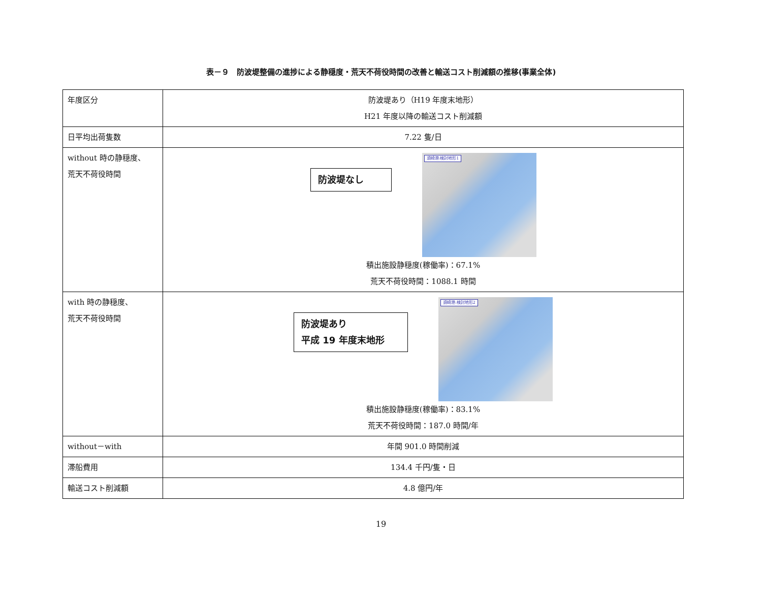表－９　防波堤整備の進捗による静穏度・荒天不荷役時間の改善と輸送コスト削減額の推移(事業全体)
| 年度区分 | 防波堤あり（H19 年度末地形） H21 年度以降の輸送コスト削減額 |
| 日平均出荷隻数 | 7.22 隻/日 |
| without 時の静穏度、 荒天不荷役時間 | 防波堤なし 須崎港:検討地形1 積出施設静穏度(稼働率)：67.1% 荒天不荷役時間：1088.1 時間 |
| with 時の静穏度、 荒天不荷役時間 | 防波堤あり 平成 19 年度末地形 須崎港:検討地形2 積出施設静穏度(稼働率)：83.1% 荒天不荷役時間：187.0 時間/年 |
| without－with | 年間 901.0 時間削減 |
| 滞船費用 | 134.4 千円/隻・日 |
| 輸送コスト削減額 | 4.8 億円/年 |
19